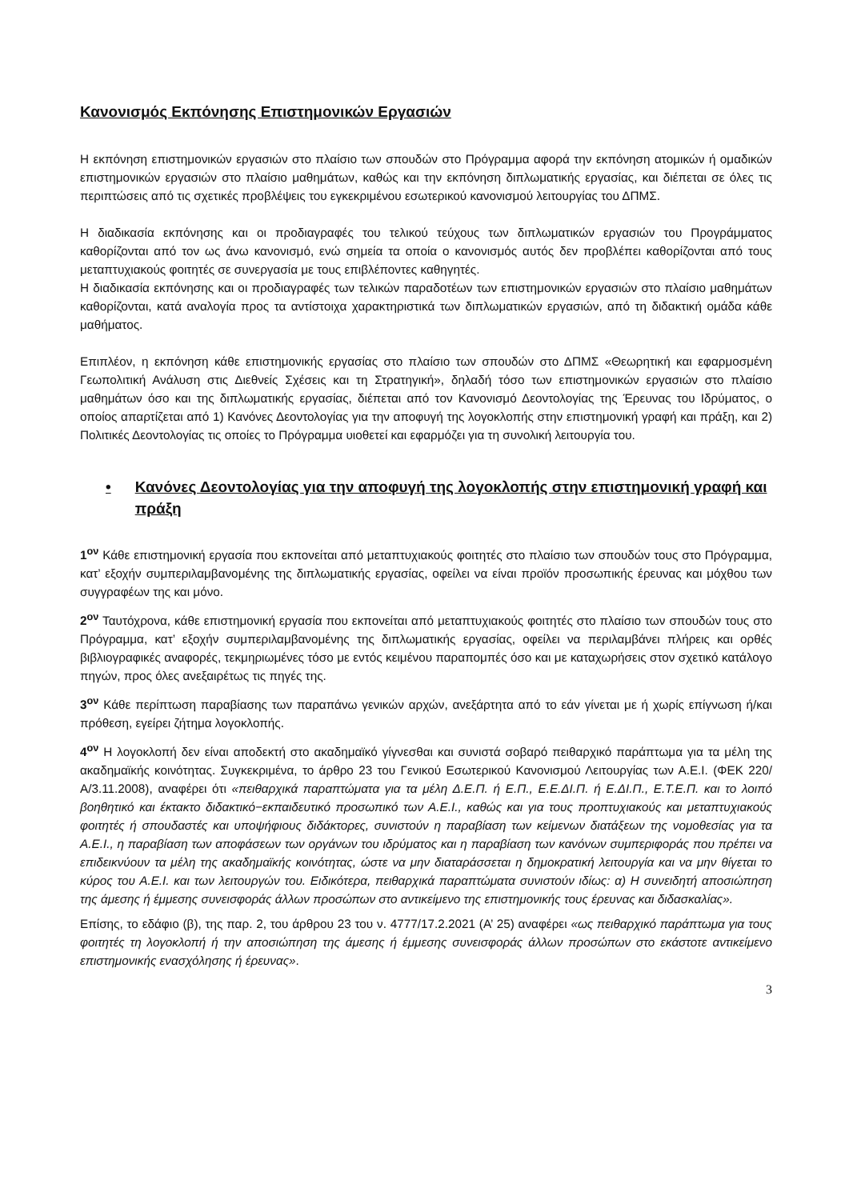Κανονισμός Εκπόνησης Επιστημονικών Εργασιών
Η εκπόνηση επιστημονικών εργασιών στο πλαίσιο των σπουδών στο Πρόγραμμα αφορά την εκπόνηση ατομικών ή ομαδικών επιστημονικών εργασιών στο πλαίσιο μαθημάτων, καθώς και την εκπόνηση διπλωματικής εργασίας, και διέπεται σε όλες τις περιπτώσεις από τις σχετικές προβλέψεις του εγκεκριμένου εσωτερικού κανονισμού λειτουργίας του ΔΠΜΣ.
Η διαδικασία εκπόνησης και οι προδιαγραφές του τελικού τεύχους των διπλωματικών εργασιών του Προγράμματος καθορίζονται από τον ως άνω κανονισμό, ενώ σημεία τα οποία ο κανονισμός αυτός δεν προβλέπει καθορίζονται από τους μεταπτυχιακούς φοιτητές σε συνεργασία με τους επιβλέποντες καθηγητές.
Η διαδικασία εκπόνησης και οι προδιαγραφές των τελικών παραδοτέων των επιστημονικών εργασιών στο πλαίσιο μαθημάτων καθορίζονται, κατά αναλογία προς τα αντίστοιχα χαρακτηριστικά των διπλωματικών εργασιών, από τη διδακτική ομάδα κάθε μαθήματος.
Επιπλέον, η εκπόνηση κάθε επιστημονικής εργασίας στο πλαίσιο των σπουδών στο ΔΠΜΣ «Θεωρητική και εφαρμοσμένη Γεωπολιτική Ανάλυση στις Διεθνείς Σχέσεις και τη Στρατηγική», δηλαδή τόσο των επιστημονικών εργασιών στο πλαίσιο μαθημάτων όσο και της διπλωματικής εργασίας, διέπεται από τον Κανονισμό Δεοντολογίας της Έρευνας του Ιδρύματος, ο οποίος απαρτίζεται από 1) Κανόνες Δεοντολογίας για την αποφυγή της λογοκλοπής στην επιστημονική γραφή και πράξη, και 2) Πολιτικές Δεοντολογίας τις οποίες το Πρόγραμμα υιοθετεί και εφαρμόζει για τη συνολική λειτουργία του.
• Κανόνες Δεοντολογίας για την αποφυγή της λογοκλοπής στην επιστημονική γραφή και πράξη
1<sup>ον</sup> Κάθε επιστημονική εργασία που εκπονείται από μεταπτυχιακούς φοιτητές στο πλαίσιο των σπουδών τους στο Πρόγραμμα, κατ’ εξοχήν συμπεριλαμβανομένης της διπλωματικής εργασίας, οφείλει να είναι προϊόν προσωπικής έρευνας και μόχθου των συγγραφέων της και μόνο.
2<sup>ον</sup> Ταυτόχρονα, κάθε επιστημονική εργασία που εκπονείται από μεταπτυχιακούς φοιτητές στο πλαίσιο των σπουδών τους στο Πρόγραμμα, κατ’ εξοχήν συμπεριλαμβανομένης της διπλωματικής εργασίας, οφείλει να περιλαμβάνει πλήρεις και ορθές βιβλιογραφικές αναφορές, τεκμηριωμένες τόσο με εντός κειμένου παραπομπές όσο και με καταχωρήσεις στον σχετικό κατάλογο πηγών, προς όλες ανεξαιρέτως τις πηγές της.
3<sup>ον</sup> Κάθε περίπτωση παραβίασης των παραπάνω γενικών αρχών, ανεξάρτητα από το εάν γίνεται με ή χωρίς επίγνωση ή/και πρόθεση, εγείρει ζήτημα λογοκλοπής.
4<sup>ον</sup> Η λογοκλοπή δεν είναι αποδεκτή στο ακαδημαϊκό γίγνεσθαι και συνιστά σοβαρό πειθαρχικό παράπτωμα για τα μέλη της ακαδημαϊκής κοινότητας. Συγκεκριμένα, το άρθρο 23 του Γενικού Εσωτερικού Κανονισμού Λειτουργίας των Α.Ε.Ι. (ΦΕΚ 220/Α/3.11.2008), αναφέρει ότι «πειθαρχικά παραπτώματα για τα μέλη Δ.Ε.Π. ή Ε.Π., Ε.Ε.ΔΙ.Π. ή Ε.ΔΙ.Π., Ε.Τ.Ε.Π. και το λοιπό βοηθητικό και έκτακτο διδακτικό−εκπαιδευτικό προσωπικό των Α.Ε.Ι., καθώς και για τους προπτυχιακούς και μεταπτυχιακούς φοιτητές ή σπουδαστές και υποψήφιους διδάκτορες, συνιστούν η παραβίαση των κείμενων διατάξεων της νομοθεσίας για τα Α.Ε.Ι., η παραβίαση των αποφάσεων των οργάνων του ιδρύματος και η παραβίαση των κανόνων συμπεριφοράς που πρέπει να επιδεικνύουν τα μέλη της ακαδημαϊκής κοινότητας, ώστε να μην διαταράσσεται η δημοκρατική λειτουργία και να μην θίγεται το κύρος του Α.Ε.Ι. και των λειτουργών του. Ειδικότερα, πειθαρχικά παραπτώματα συνιστούν ιδίως: α) Η συνειδητή αποσιώπηση της άμεσης ή έμμεσης συνεισφοράς άλλων προσώπων στο αντικείμενο της επιστημονικής τους έρευνας και διδασκαλίας».
Επίσης, το εδάφιο (β), της παρ. 2, του άρθρου 23 του ν. 4777/17.2.2021 (Α’ 25) αναφέρει «ως πειθαρχικό παράπτωμα για τους φοιτητές τη λογοκλοπή ή την αποσιώπηση της άμεσης ή έμμεσης συνεισφοράς άλλων προσώπων στο εκάστοτε αντικείμενο επιστημονικής ενασχόλησης ή έρευνας».
3